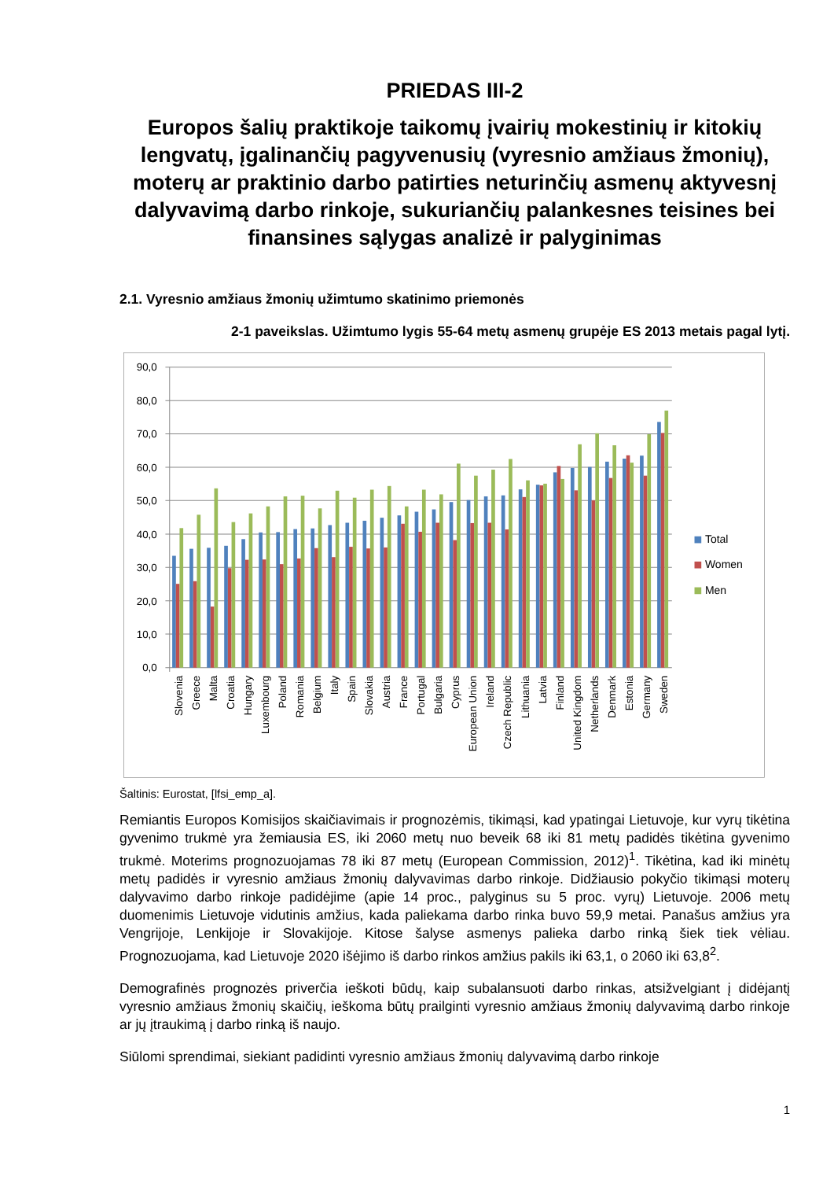PRIEDAS III-2
Europos šalių praktikoje taikomų įvairių mokestinių ir kitokių lengvatų, įgalinančių pagyvenusių (vyresnio amžiaus žmonių), moterų ar praktinio darbo patirties neturinčių asmenų aktyvesnį dalyvavimą darbo rinkoje, sukuriančių palankesnes teisines bei finansines sąlygas analizė ir palyginimas
2.1. Vyresnio amžiaus žmonių užimtumo skatinimo priemonės
2-1 paveikslas. Užimtumo lygis 55-64 metų asmenų grupėje ES 2013 metais pagal lytį.
90,0
80,0
70,0
60,0
50,0
40,0
30,0
20,0
10,0
0,0
Slovenia
Greece
Malta
Croatia
Hungary
Luxembourg
Poland
Romania
Belgium
Italy
Spain
Slovakia
Austria
France
Portugal
Bulgaria
Cyprus
European Union
Ireland
Czech Republic
Lithuania
Latvia
Finland
United Kingdom
Netherlands
Denmark
Estonia
Germany
Sweden
Total
Women
Men
Šaltinis: Eurostat, [lfsi_emp_a].
Remiantis Europos Komisijos skaičiavimais ir prognozėmis, tikimąsi, kad ypatingai Lietuvoje, kur vyrų tikėtina gyvenimo trukmė yra žemiausia ES, iki 2060 metų nuo beveik 68 iki 81 metų padidės tikėtina gyvenimo trukmė. Moterims prognozuojamas 78 iki 87 metų (European Commission, 2012)<sup>1</sup>. Tikėtina, kad iki minėtų metų padidės ir vyresnio amžiaus žmonių dalyvavimas darbo rinkoje. Didžiausio pokyčio tikimąsi moterų dalyvavimo darbo rinkoje padidėjime (apie 14 proc., palyginus su 5 proc. vyrų) Lietuvoje. 2006 metų duomenimis Lietuvoje vidutinis amžius, kada paliekama darbo rinka buvo 59,9 metai. Panašus amžius yra Vengrijoje, Lenkijoje ir Slovakijoje. Kitose šalyse asmenys palieka darbo rinką šiek tiek vėliau. Prognozuojama, kad Lietuvoje 2020 išėjimo iš darbo rinkos amžius pakils iki 63,1, o 2060 iki 63,8<sup>2</sup>.
Demografinės prognozės priverčia ieškoti būdų, kaip subalansuoti darbo rinkas, atsižvelgiant į didėjantį vyresnio amžiaus žmonių skaičių, ieškoma būtų prailginti vyresnio amžiaus žmonių dalyvavimą darbo rinkoje ar jų įtraukimą į darbo rinką iš naujo.
Siūlomi sprendimai, siekiant padidinti vyresnio amžiaus žmonių dalyvavimą darbo rinkoje
1